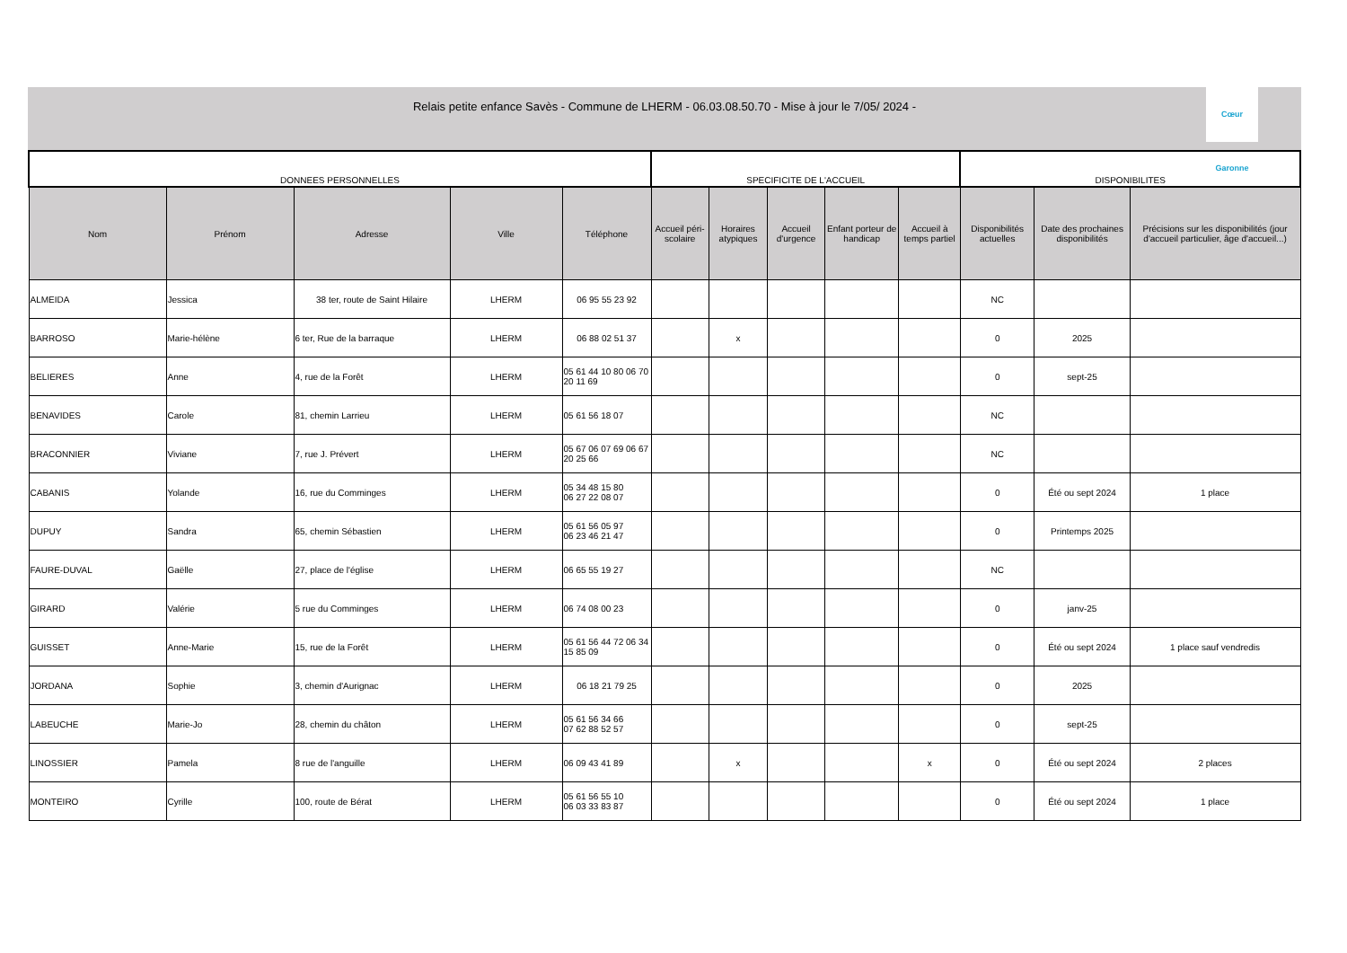Relais petite enfance Savès - Commune de LHERM - 06.03.08.50.70 - Mise à jour le 7/05/ 2024 -
Cœur Garonne
| DONNEES PERSONNELLES | | | | | SPECIFICITE DE L'ACCUEIL | | | | | DISPONIBILITES | | |
| --- | --- | --- | --- | --- | --- | --- | --- | --- | --- | --- | --- | --- |
| Nom | Prénom | Adresse | Ville | Téléphone | Accueil péri-scolaire | Horaires atypiques | Accueil d'urgence | Enfant porteur de handicap | Accueil à temps partiel | Disponibilités actuelles | Date des prochaines disponibilités | Précisions sur les disponibilités (jour d'accueil particulier, âge d'accueil...) |
| ALMEIDA | Jessica | 38 ter, route de Saint Hilaire | LHERM | 06 95 55 23 92 | | | | | | NC | | |
| BARROSO | Marie-hélène | 6 ter, Rue de la barraque | LHERM | 06 88 02 51 37 | | x | | | | 0 | 2025 | |
| BELIERES | Anne | 4, rue de la Forêt | LHERM | 05 61 44 10 80 06 70 20 11 69 | | | | | | 0 | sept-25 | |
| BENAVIDES | Carole | 81, chemin Larrieu | LHERM | 05 61 56 18 07 | | | | | | NC | | |
| BRACONNIER | Viviane | 7, rue J. Prévert | LHERM | 05 67 06 07 69 06 67 20 25 66 | | | | | | NC | | |
| CABANIS | Yolande | 16, rue du Comminges | LHERM | 05 34 48 15 80 06 27 22 08 07 | | | | | | 0 | Été ou sept 2024 | 1 place |
| DUPUY | Sandra | 65, chemin Sébastien | LHERM | 05 61 56 05 97 06 23 46 21 47 | | | | | | 0 | Printemps 2025 | |
| FAURE-DUVAL | Gaëlle | 27, place de l'église | LHERM | 06 65 55 19 27 | | | | | | NC | | |
| GIRARD | Valérie | 5 rue du Comminges | LHERM | 06 74 08 00 23 | | | | | | 0 | janv-25 | |
| GUISSET | Anne-Marie | 15, rue de la Forêt | LHERM | 05 61 56 44 72 06 34 15 85 09 | | | | | | 0 | Été ou sept 2024 | 1 place sauf vendredis |
| JORDANA | Sophie | 3, chemin d'Aurignac | LHERM | 06 18 21 79 25 | | | | | | 0 | 2025 | |
| LABEUCHE | Marie-Jo | 28, chemin du châton | LHERM | 05 61 56 34 66 07 62 88 52 57 | | | | | | 0 | sept-25 | |
| LINOSSIER | Pamela | 8 rue de l'anguille | LHERM | 06 09 43 41 89 | | x | | | x | 0 | Été ou sept 2024 | 2 places |
| MONTEIRO | Cyrille | 100, route de Bérat | LHERM | 05 61 56 55 10 06 03 33 83 87 | | | | | | 0 | Été ou sept 2024 | 1 place |